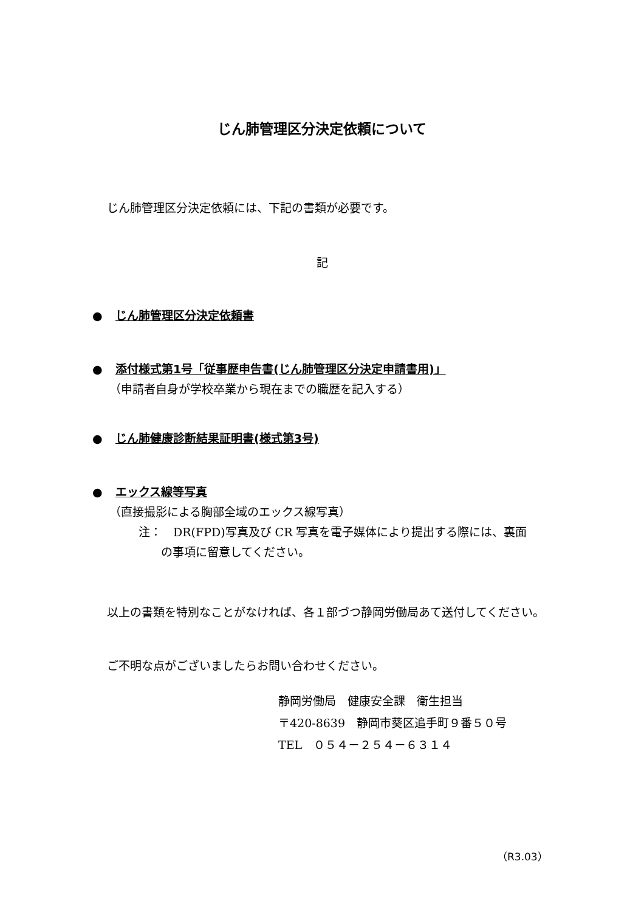じん肺管理区分決定依頼について
じん肺管理区分決定依頼には、下記の書類が必要です。
記
● じん肺管理区分決定依頼書
● 添付様式第1号「従事歴申告書(じん肺管理区分決定申請書用)」
（申請者自身が学校卒業から現在までの職歴を記入する）
● じん肺健康診断結果証明書(様式第3号)
● エックス線等写真
（直接撮影による胸部全域のエックス線写真）
注：　DR(FPD)写真及び CR 写真を電子媒体により提出する際には、裏面
の事項に留意してください。
以上の書類を特別なことがなければ、各１部づつ静岡労働局あて送付してください。
ご不明な点がございましたらお問い合わせください。
静岡労働局　健康安全課　衛生担当
〒420-8639　静岡市葵区追手町９番５０号
TEL　０５４－２５４－６３１４
（R3.03）